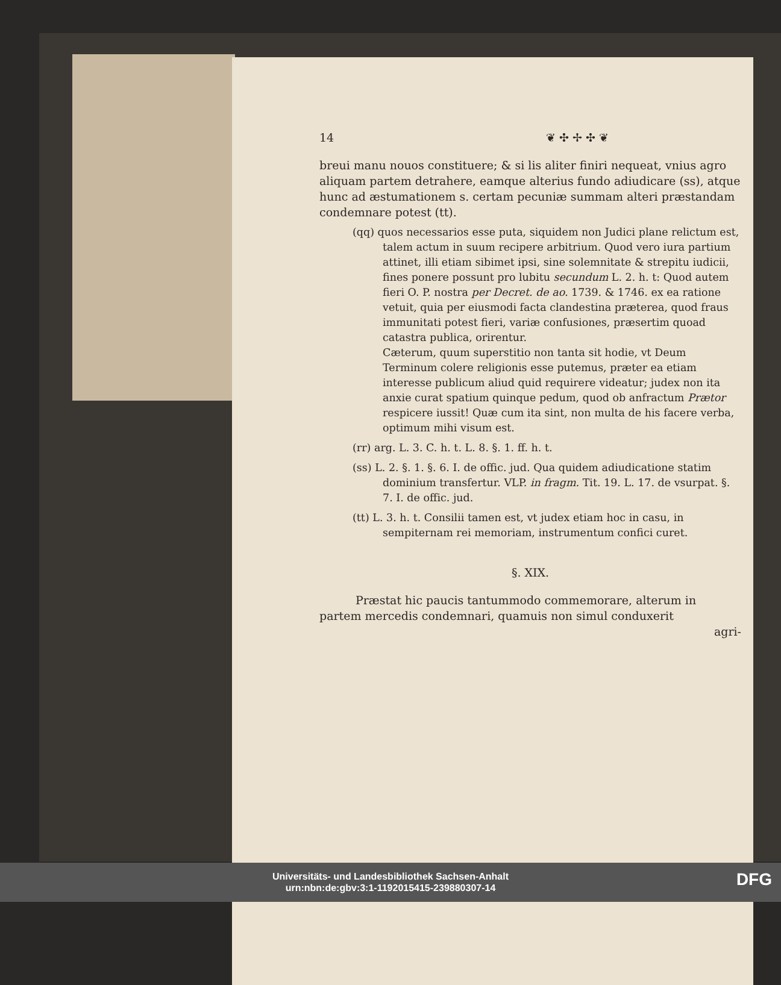14 ❦ ✣ ✢ ✣ ❦
breui manu nouos constituere; & si lis aliter finiri nequeat, vnius agro aliquam partem detrahere, eamque alterius fundo adiudicare (ss), atque hunc ad æstumationem s. certam pecuniæ summam alteri præstandam condemnare potest (tt).
(qq) quos necessarios esse puta, siquidem non Judici plane relictum est, talem actum in suum recipere arbitrium. Quod vero iura partium attinet, illi etiam sibimet ipsi, sine solemnitate & strepitu iudicii, fines ponere possunt pro lubitu secundum L. 2. h. t: Quod autem fieri O. P. nostra per Decret. de ao. 1739. & 1746. ex ea ratione vetuit, quia per eiusmodi facta clandestina præterea, quod fraus immunitati potest fieri, variæ confusiones, præsertim quoad catastra publica, orirentur.
Cæterum, quum superstitio non tanta sit hodie, vt Deum Terminum colere religionis esse putemus, præter ea etiam interesse publicum aliud quid requirere videatur; judex non ita anxie curat spatium quinque pedum, quod ob anfractum Prætor respicere iussit! Quæ cum ita sint, non multa de his facere verba, optimum mihi visum est.
(rr) arg. L. 3. C. h. t. L. 8. §. 1. ff. h. t.
(ss) L. 2. §. 1. §. 6. I. de offic. jud. Qua quidem adiudicatione statim dominium transfertur. VLP. in fragm. Tit. 19. L. 17. de vsurpat. §. 7. I. de offic. jud.
(tt) L. 3. h. t. Consilii tamen est, vt judex etiam hoc in casu, in sempiternam rei memoriam, instrumentum confici curet.
§. XIX.
Præstat hic paucis tantummodo commemorare, alterum in partem mercedis condemnari, quamuis non simul conduxerit
agri-
Universitäts- und Landesbibliothek Sachsen-Anhalt
urn:nbn:de:gbv:3:1-1192015415-239880307-14
DFG